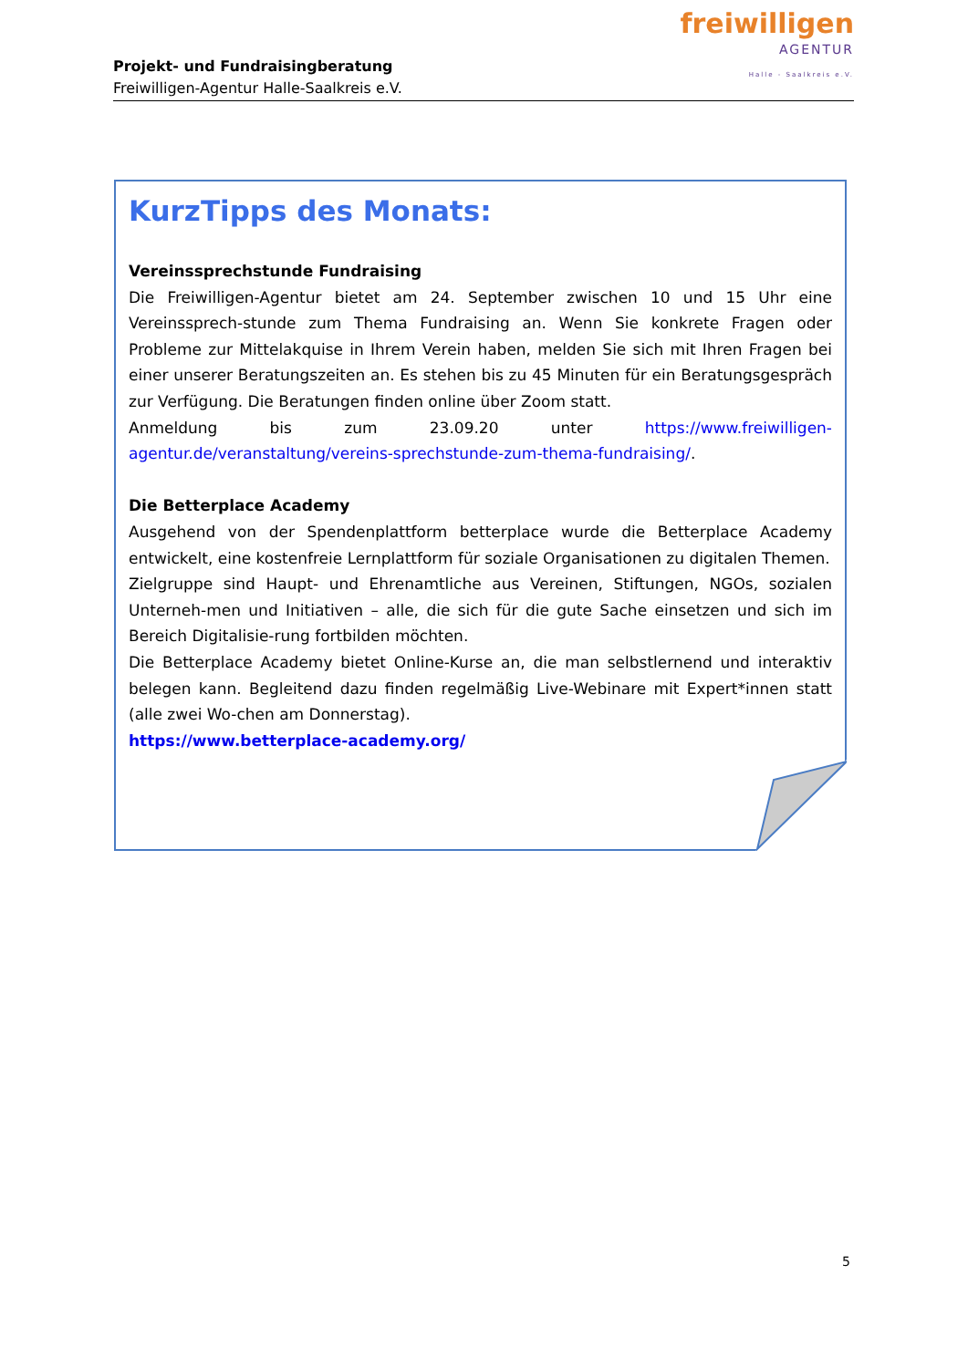Projekt- und Fundraisingberatung
Freiwilligen-Agentur Halle-Saalkreis e.V.
freiwilligen
AGENTUR
Halle - Saalkreis e.V.
KurzTipps des Monats:
Vereinssprechstunde Fundraising
Die Freiwilligen-Agentur bietet am 24. September zwischen 10 und 15 Uhr eine Vereinssprech-stunde zum Thema Fundraising an. Wenn Sie konkrete Fragen oder Probleme zur Mittelakquise in Ihrem Verein haben, melden Sie sich mit Ihren Fragen bei einer unserer Beratungszeiten an. Es stehen bis zu 45 Minuten für ein Beratungsgespräch zur Verfügung. Die Beratungen finden online über Zoom statt.
Anmeldung bis zum 23.09.20 unter https://www.freiwilligen-agentur.de/veranstaltung/vereins-sprechstunde-zum-thema-fundraising/.
Die Betterplace Academy
Ausgehend von der Spendenplattform betterplace wurde die Betterplace Academy entwickelt, eine kostenfreie Lernplattform für soziale Organisationen zu digitalen Themen.
Zielgruppe sind Haupt- und Ehrenamtliche aus Vereinen, Stiftungen, NGOs, sozialen Unterneh-men und Initiativen – alle, die sich für die gute Sache einsetzen und sich im Bereich Digitalisie-rung fortbilden möchten.
Die Betterplace Academy bietet Online-Kurse an, die man selbstlernend und interaktiv belegen kann. Begleitend dazu finden regelmäßig Live-Webinare mit Expert*innen statt (alle zwei Wo-chen am Donnerstag).
https://www.betterplace-academy.org/
5